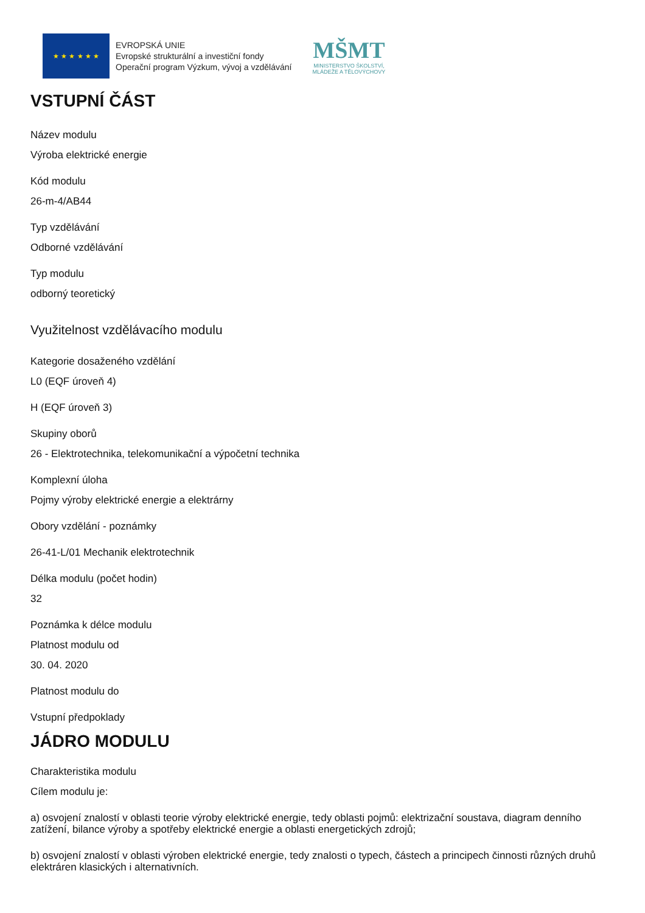★ ★ ★ ★ ★ ★
EVROPSKÁ UNIE
Evropské strukturální a investiční fondy
Operační program Výzkum, vývoj a vzdělávání
MŠMT
MINISTERSTVO ŠKOLSTVÍ,
MLÁDEŽE A TĚLOVÝCHOVY
VSTUPNÍ ČÁST
Název modulu
Výroba elektrické energie
Kód modulu
26-m-4/AB44
Typ vzdělávání
Odborné vzdělávání
Typ modulu
odborný teoretický
Využitelnost vzdělávacího modulu
Kategorie dosaženého vzdělání
L0 (EQF úroveň 4)
H (EQF úroveň 3)
Skupiny oborů
26 - Elektrotechnika, telekomunikační a výpočetní technika
Komplexní úloha
Pojmy výroby elektrické energie a elektrárny
Obory vzdělání - poznámky
26-41-L/01 Mechanik elektrotechnik
Délka modulu (počet hodin)
32
Poznámka k délce modulu
Platnost modulu od
30. 04. 2020
Platnost modulu do
Vstupní předpoklady
JÁDRO MODULU
Charakteristika modulu
Cílem modulu je:
a) osvojení znalostí v oblasti teorie výroby elektrické energie, tedy oblasti pojmů: elektrizační soustava, diagram denního zatížení, bilance výroby a spotřeby elektrické energie a oblasti energetických zdrojů;
b) osvojení znalostí v oblasti výroben elektrické energie, tedy znalosti o typech, částech a principech činnosti různých druhů elektráren klasických i alternativních.